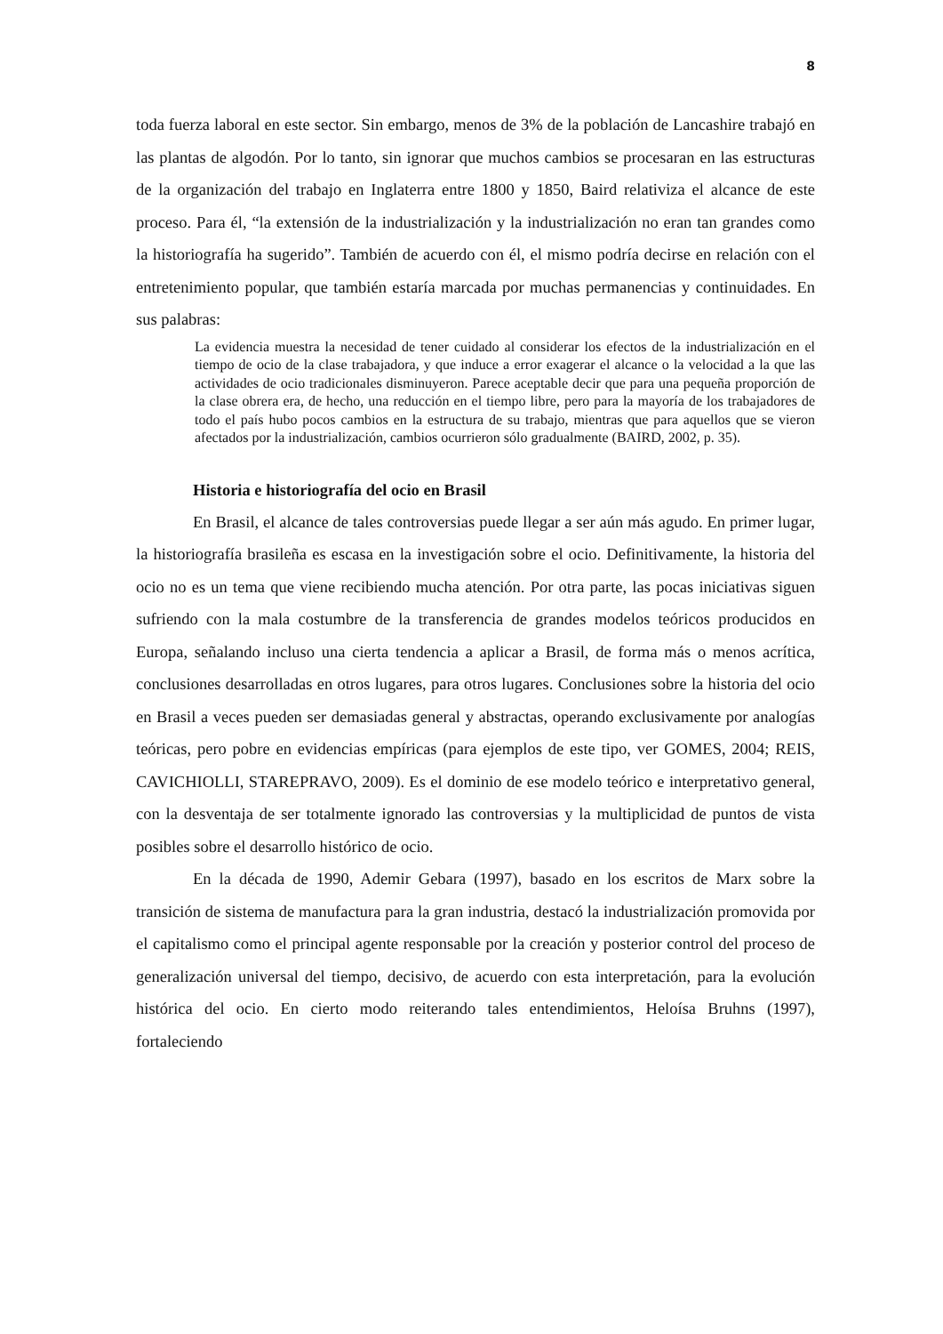8
toda fuerza laboral en este sector. Sin embargo, menos de 3% de la población de Lancashire trabajó en las plantas de algodón. Por lo tanto, sin ignorar que muchos cambios se procesaran en las estructuras de la organización del trabajo en Inglaterra entre 1800 y 1850, Baird relativiza el alcance de este proceso. Para él, “la extensión de la industrialización y la industrialización no eran tan grandes como la historiografía ha sugerido”. También de acuerdo con él, el mismo podría decirse en relación con el entretenimiento popular, que también estaría marcada por muchas permanencias y continuidades. En sus palabras:
La evidencia muestra la necesidad de tener cuidado al considerar los efectos de la industrialización en el tiempo de ocio de la clase trabajadora, y que induce a error exagerar el alcance o la velocidad a la que las actividades de ocio tradicionales disminuyeron. Parece aceptable decir que para una pequeña proporción de la clase obrera era, de hecho, una reducción en el tiempo libre, pero para la mayoría de los trabajadores de todo el país hubo pocos cambios en la estructura de su trabajo, mientras que para aquellos que se vieron afectados por la industrialización, cambios ocurrieron sólo gradualmente (BAIRD, 2002, p. 35).
Historia e historiografía del ocio en Brasil
En Brasil, el alcance de tales controversias puede llegar a ser aún más agudo. En primer lugar, la historiografía brasileña es escasa en la investigación sobre el ocio. Definitivamente, la historia del ocio no es un tema que viene recibiendo mucha atención. Por otra parte, las pocas iniciativas siguen sufriendo con la mala costumbre de la transferencia de grandes modelos teóricos producidos en Europa, señalando incluso una cierta tendencia a aplicar a Brasil, de forma más o menos acrítica, conclusiones desarrolladas en otros lugares, para otros lugares. Conclusiones sobre la historia del ocio en Brasil a veces pueden ser demasiadas general y abstractas, operando exclusivamente por analogías teóricas, pero pobre en evidencias empíricas (para ejemplos de este tipo, ver GOMES, 2004; REIS, CAVICHIOLLI, STAREPRAVO, 2009). Es el dominio de ese modelo teórico e interpretativo general, con la desventaja de ser totalmente ignorado las controversias y la multiplicidad de puntos de vista posibles sobre el desarrollo histórico de ocio.
En la década de 1990, Ademir Gebara (1997), basado en los escritos de Marx sobre la transición de sistema de manufactura para la gran industria, destacó la industrialización promovida por el capitalismo como el principal agente responsable por la creación y posterior control del proceso de generalización universal del tiempo, decisivo, de acuerdo con esta interpretación, para la evolución histórica del ocio. En cierto modo reiterando tales entendimientos, Heloísa Bruhns (1997), fortaleciendo